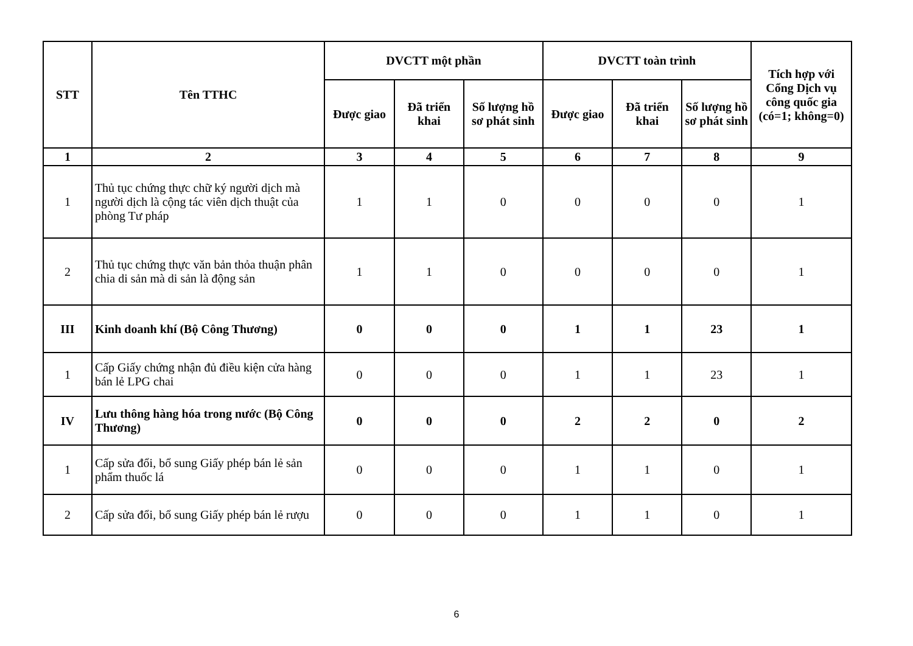| STT | Tên TTHC | DVCTT một phần | | | DVCTT toàn trình | | | Tích hợp với Cổng Dịch vụ công quốc gia (có=1; không=0) |
| --- | --- | --- | --- | --- | --- | --- | --- | --- |
| | | Được giao | Đã triển khai | Số lượng hồ sơ phát sinh | Được giao | Đã triển khai | Số lượng hồ sơ phát sinh | |
| 1 | 2 | 3 | 4 | 5 | 6 | 7 | 8 | 9 |
| 1 | Thủ tục chứng thực chữ ký người dịch mà người dịch là cộng tác viên dịch thuật của phòng Tư pháp | 1 | 1 | 0 | 0 | 0 | 0 | 1 |
| 2 | Thủ tục chứng thực văn bản thỏa thuận phân chia di sản mà di sản là động sản | 1 | 1 | 0 | 0 | 0 | 0 | 1 |
| III | Kinh doanh khí (Bộ Công Thương) | 0 | 0 | 0 | 1 | 1 | 23 | 1 |
| 1 | Cấp Giấy chứng nhận đủ điều kiện cửa hàng bán lẻ LPG chai | 0 | 0 | 0 | 1 | 1 | 23 | 1 |
| IV | Lưu thông hàng hóa trong nước (Bộ Công Thương) | 0 | 0 | 0 | 2 | 2 | 0 | 2 |
| 1 | Cấp sửa đổi, bổ sung Giấy phép bán lẻ sản phẩm thuốc lá | 0 | 0 | 0 | 1 | 1 | 0 | 1 |
| 2 | Cấp sửa đổi, bổ sung Giấy phép bán lẻ rượu | 0 | 0 | 0 | 1 | 1 | 0 | 1 |
6